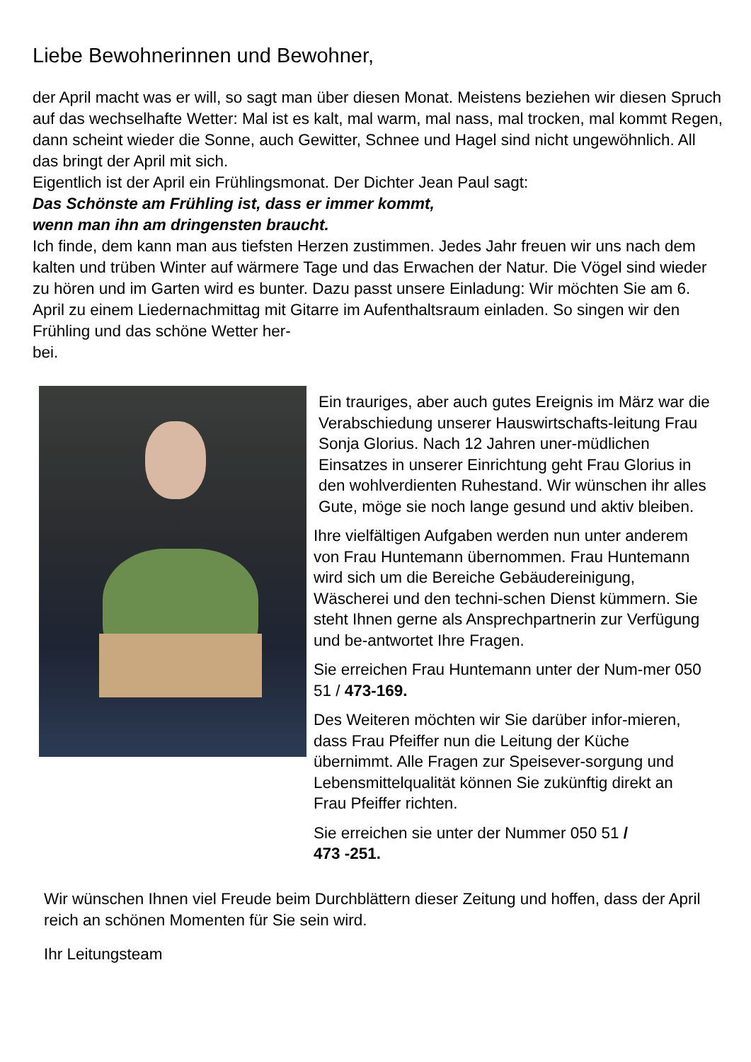Liebe Bewohnerinnen und Bewohner,
der April macht was er will, so sagt man über diesen Monat. Meistens beziehen wir diesen Spruch auf das wechselhafte Wetter: Mal ist es kalt, mal warm, mal nass, mal trocken, mal kommt Regen, dann scheint wieder die Sonne, auch Gewitter, Schnee und Hagel sind nicht ungewöhnlich. All das bringt der April mit sich.
Eigentlich ist der April ein Frühlingsmonat. Der Dichter Jean Paul sagt:
Das Schönste am Frühling ist, dass er immer kommt,
wenn man ihn am dringensten braucht.
Ich finde, dem kann man aus tiefsten Herzen zustimmen. Jedes Jahr freuen wir uns nach dem kalten und trüben Winter auf wärmere Tage und das Erwachen der Natur. Die Vögel sind wieder zu hören und im Garten wird es bunter. Dazu passt unsere Einladung: Wir möchten Sie am 6. April zu einem Liedernachmittag mit Gitarre im Aufenthaltsraum einladen. So singen wir den Frühling und das schöne Wetter her-
bei.
Ein trauriges, aber auch gutes Ereignis im März war die Verabschiedung unserer Hauswirtschafts-leitung Frau Sonja Glorius. Nach 12 Jahren uner-müdlichen Einsatzes in unserer Einrichtung geht Frau Glorius in den wohlverdienten Ruhestand. Wir wünschen ihr alles Gute, möge sie noch lange gesund und aktiv bleiben.
Ihre vielfältigen Aufgaben werden nun unter anderem von Frau Huntemann übernommen. Frau Huntemann wird sich um die Bereiche Gebäudereinigung, Wäscherei und den techni-schen Dienst kümmern. Sie steht Ihnen gerne als Ansprechpartnerin zur Verfügung und be-antwortet Ihre Fragen.
Sie erreichen Frau Huntemann unter der Num-mer 050 51 / 473-169.
Des Weiteren möchten wir Sie darüber infor-mieren, dass Frau Pfeiffer nun die Leitung der Küche übernimmt. Alle Fragen zur Speisever-sorgung und Lebensmittelqualität können Sie zukünftig direkt an Frau Pfeiffer richten.
Sie erreichen sie unter der Nummer 050 51 /
473 -251.
Wir wünschen Ihnen viel Freude beim Durchblättern dieser Zeitung und hoffen, dass der April reich an schönen Momenten für Sie sein wird.
Ihr Leitungsteam